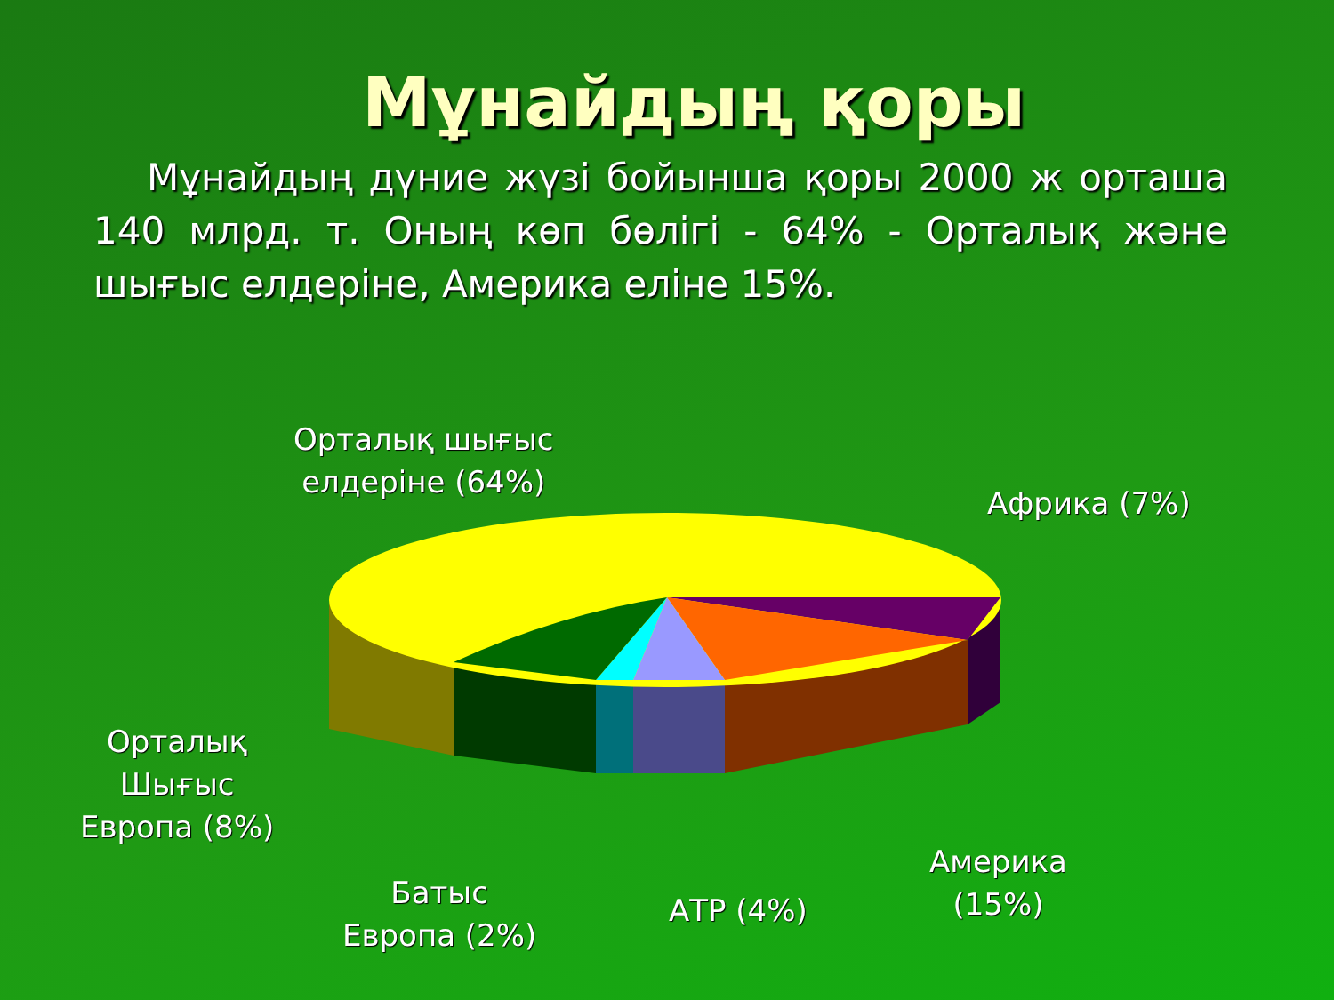Мұнайдың қоры
Мұнайдың дүние жүзі бойынша қоры 2000 ж орташа 140 млрд. т. Оның көп бөлігі - 64% - Орталық және шығыс елдеріне, Америка еліне 15%.
Орталық шығыс
елдеріне (64%)
Африка (7%)
Орталық
Шығыс
Европа (8%)
Батыс
Европа (2%)
АТР (4%)
Америка
(15%)